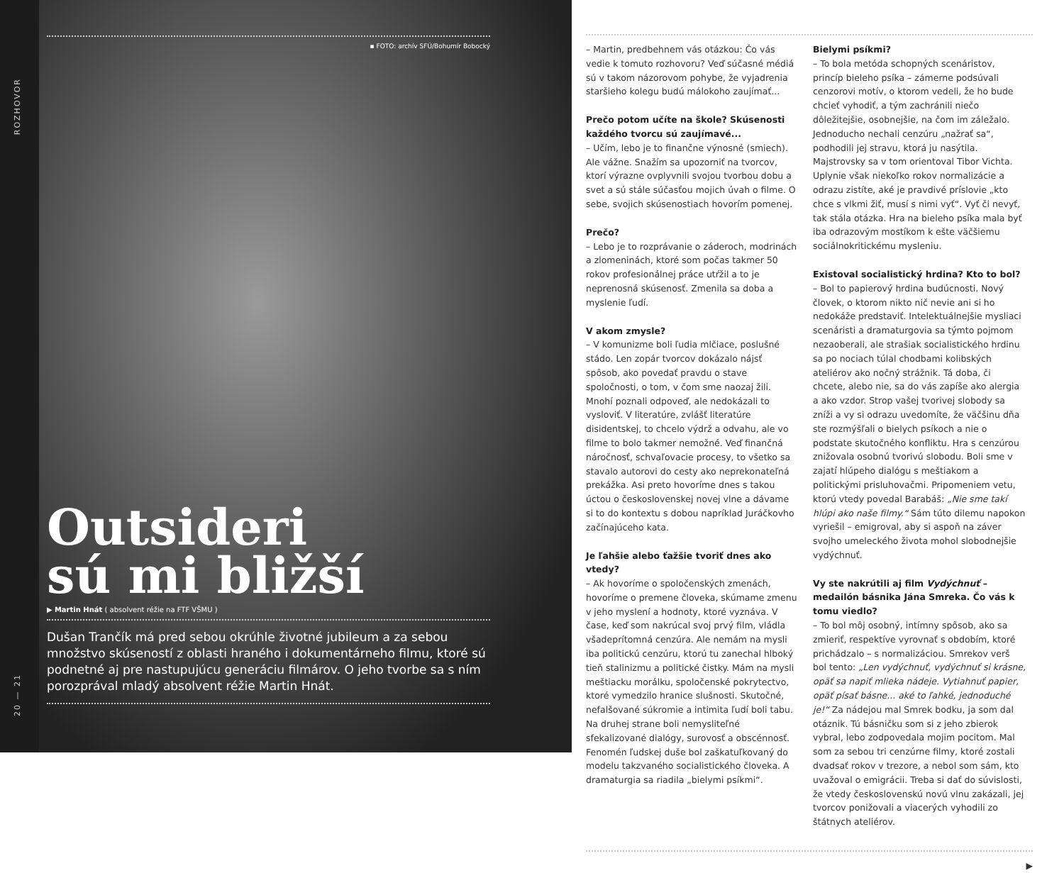ROZHOVOR
20 — 21
▪ FOTO: archív SFÚ/Bohumír Bobocký
Outsideri
sú mi bližší
▶ Martin Hnát ( absolvent réžie na FTF VŠMU )
Dušan Trančík má pred sebou okrúhle životné jubileum a za sebou množstvo skúseností z oblasti hraného i dokumentárneho filmu, ktoré sú podnetné aj pre nastupujúcu generáciu filmárov. O jeho tvorbe sa s ním porozprával mladý absolvent réžie Martin Hnát.
– Martin, predbehnem vás otázkou: Čo vás vedie k tomuto rozhovoru? Veď súčasné médiá sú v takom názorovom pohybe, že vyjadrenia staršieho kolegu budú málokoho zaujímať...
Prečo potom učíte na škole? Skúsenosti každého tvorcu sú zaujímavé...
– Učím, lebo je to finančne výnosné (smiech). Ale vážne. Snažím sa upozorniť na tvorcov, ktorí výrazne ovplyvnili svojou tvorbou dobu a svet a sú stále súčasťou mojich úvah o filme. O sebe, svojich skúsenostiach hovorím pomenej.
Prečo?
– Lebo je to rozprávanie o záderoch, modrinách a zlomeninách, ktoré som počas takmer 50 rokov profesionálnej práce utŕžil a to je neprenosná skúsenosť. Zmenila sa doba a myslenie ľudí.
V akom zmysle?
– V komunizme boli ľudia mlčiace, poslušné stádo. Len zopár tvorcov dokázalo nájsť spôsob, ako povedať pravdu o stave spoločnosti, o tom, v čom sme naozaj žili. Mnohí poznali odpoveď, ale nedokázali to vysloviť. V literatúre, zvlášť literatúre disidentskej, to chcelo výdrž a odvahu, ale vo filme to bolo takmer nemožné. Veď finančná náročnosť, schvaľovacie procesy, to všetko sa stavalo autorovi do cesty ako neprekonateľná prekážka. Asi preto hovoríme dnes s takou úctou o československej novej vlne a dávame si to do kontextu s dobou napríklad Juráčkovho začínajúceho kata.
Je ľahšie alebo ťažšie tvoriť dnes ako vtedy?
– Ak hovoríme o spoločenských zmenách, hovoríme o premene človeka, skúmame zmenu v jeho myslení a hodnoty, ktoré vyznáva. V čase, keď som nakrúcal svoj prvý film, vládla všadeprítomná cenzúra. Ale nemám na mysli iba politickú cenzúru, ktorú tu zanechal hlboký tieň stalinizmu a politické čistky. Mám na mysli meštiacku morálku, spoločenské pokrytectvo, ktoré vymedzilo hranice slušnosti. Skutočné, nefalšované súkromie a intimita ľudí boli tabu. Na druhej strane boli nemysliteľné sfekalizované dialógy, surovosť a obscénnosť. Fenomén ľudskej duše bol zaškatuľkovaný do modelu takzvaného socialistického človeka. A dramaturgia sa riadila „bielymi psíkmi“.
Bielymi psíkmi?
– To bola metóda schopných scenáristov, princíp bieleho psíka – zámerne podsúvali cenzorovi motív, o ktorom vedeli, že ho bude chcieť vyhodiť, a tým zachránili niečo dôležitejšie, osobnejšie, na čom im záležalo. Jednoducho nechali cenzúru „nažrať sa“, podhodili jej stravu, ktorá ju nasýtila. Majstrovsky sa v tom orientoval Tibor Vichta. Uplynie však niekoľko rokov normalizácie a odrazu zistíte, aké je pravdivé príslovie „kto chce s vlkmi žiť, musí s nimi vyť“. Vyť či nevyť, tak stála otázka. Hra na bieleho psíka mala byť iba odrazovým mostíkom k ešte väčšiemu sociálnokritickému mysleniu.
Existoval socialistický hrdina? Kto to bol?
– Bol to papierový hrdina budúcnosti. Nový človek, o ktorom nikto nič nevie ani si ho nedokáže predstaviť. Intelektuálnejšie mysliaci scenáristi a dramaturgovia sa týmto pojmom nezaoberali, ale strašiak socialistického hrdinu sa po nociach túlal chodbami kolibských ateliérov ako nočný strážnik. Tá doba, či chcete, alebo nie, sa do vás zapíše ako alergia a ako vzdor. Strop vašej tvorivej slobody sa zníži a vy si odrazu uvedomíte, že väčšinu dňa ste rozmýšľali o bielych psíkoch a nie o podstate skutočného konfliktu. Hra s cenzúrou znižovala osobnú tvorivú slobodu. Boli sme v zajatí hlúpeho dialógu s meštiakom a politickými prisluhovačmi. Pripomeniem vetu, ktorú vtedy povedal Barabáš: „Nie sme takí hlúpi ako naše filmy.“ Sám túto dilemu napokon vyriešil – emigroval, aby si aspoň na záver svojho umeleckého života mohol slobodnejšie vydýchnuť.
Vy ste nakrútili aj film Vydýchnuť – medailón básnika Jána Smreka. Čo vás k tomu viedlo?
– To bol môj osobný, intímny spôsob, ako sa zmieriť, respektíve vyrovnať s obdobím, ktoré prichádzalo – s normalizáciou. Smrekov verš bol tento: „Len vydýchnuť, vydýchnuť si krásne, opäť sa napiť mlieka nádeje. Vytiahnuť papier, opäť písať básne... aké to ľahké, jednoduché je!“ Za nádejou mal Smrek bodku, ja som dal otáznik. Tú básničku som si z jeho zbierok vybral, lebo zodpovedala mojim pocitom. Mal som za sebou tri cenzúrne filmy, ktoré zostali dvadsať rokov v trezore, a nebol som sám, kto uvažoval o emigrácii. Treba si dať do súvislosti, že vtedy československú novú vlnu zakázali, jej tvorcov ponižovali a viacerých vyhodili zo štátnych ateliérov.
▶